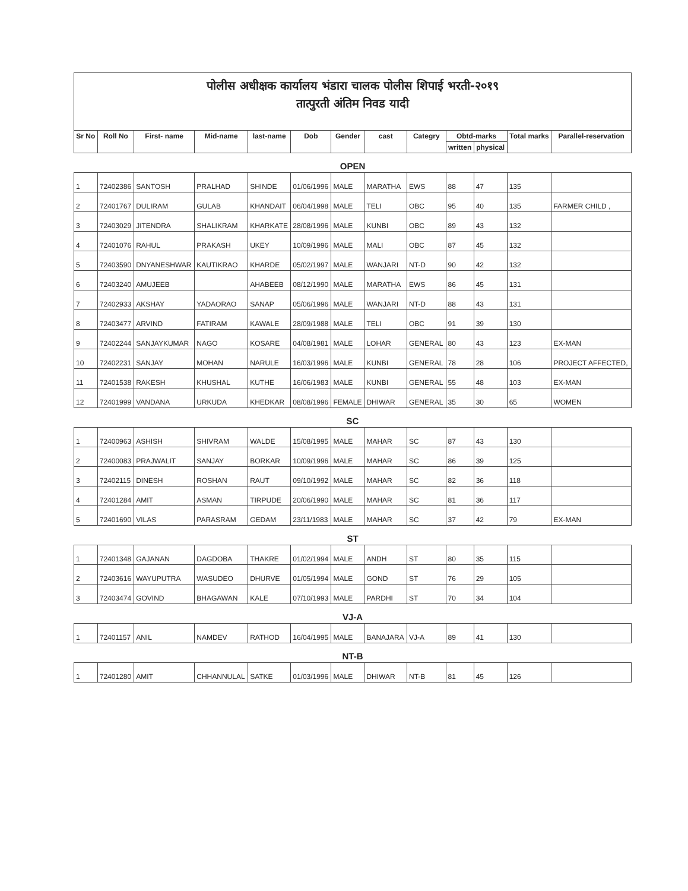पोलीस अधीक्षक कार्यालय भंडारा चालक पोलीस शिपाई भरती-२०१९
तात्पुरती अंतिम निवड यादी
| Sr No | Roll No | First- name | Mid-name | last-name | Dob | Gender | cast | Categry | Obtd-marks | | Total marks | Parallel-reservation |
| --- | --- | --- | --- | --- | --- | --- | --- | --- | --- | --- | --- | --- |
| | | | | | | | | | written | physical | | |
| OPEN | | | | | | | | | | | | |
| 1 | 72402386 | SANTOSH | PRALHAD | SHINDE | 01/06/1996 | MALE | MARATHA | EWS | 88 | 47 | 135 | |
| 2 | 72401767 | DULIRAM | GULAB | KHANDAIT | 06/04/1998 | MALE | TELI | OBC | 95 | 40 | 135 | FARMER CHILD , |
| 3 | 72403029 | JITENDRA | SHALIKRAM | KHARKATE | 28/08/1996 | MALE | KUNBI | OBC | 89 | 43 | 132 | |
| 4 | 72401076 | RAHUL | PRAKASH | UKEY | 10/09/1996 | MALE | MALI | OBC | 87 | 45 | 132 | |
| 5 | 72403590 | DNYANESHWAR | KAUTIKRAO | KHARDE | 05/02/1997 | MALE | WANJARI | NT-D | 90 | 42 | 132 | |
| 6 | 72403240 | AMUJEEB | | AHABEEB | 08/12/1990 | MALE | MARATHA | EWS | 86 | 45 | 131 | |
| 7 | 72402933 | AKSHAY | YADAORAO | SANAP | 05/06/1996 | MALE | WANJARI | NT-D | 88 | 43 | 131 | |
| 8 | 72403477 | ARVIND | FATIRAM | KAWALE | 28/09/1988 | MALE | TELI | OBC | 91 | 39 | 130 | |
| 9 | 72402244 | SANJAYKUMAR | NAGO | KOSARE | 04/08/1981 | MALE | LOHAR | GENERAL | 80 | 43 | 123 | EX-MAN |
| 10 | 72402231 | SANJAY | MOHAN | NARULE | 16/03/1996 | MALE | KUNBI | GENERAL | 78 | 28 | 106 | PROJECT AFFECTED, |
| 11 | 72401538 | RAKESH | KHUSHAL | KUTHE | 16/06/1983 | MALE | KUNBI | GENERAL | 55 | 48 | 103 | EX-MAN |
| 12 | 72401999 | VANDANA | URKUDA | KHEDKAR | 08/08/1996 | FEMALE | DHIWAR | GENERAL | 35 | 30 | 65 | WOMEN |
| SC | | | | | | | | | | | | |
| 1 | 72400963 | ASHISH | SHIVRAM | WALDE | 15/08/1995 | MALE | MAHAR | SC | 87 | 43 | 130 | |
| 2 | 72400083 | PRAJWALIT | SANJAY | BORKAR | 10/09/1996 | MALE | MAHAR | SC | 86 | 39 | 125 | |
| 3 | 72402115 | DINESH | ROSHAN | RAUT | 09/10/1992 | MALE | MAHAR | SC | 82 | 36 | 118 | |
| 4 | 72401284 | AMIT | ASMAN | TIRPUDE | 20/06/1990 | MALE | MAHAR | SC | 81 | 36 | 117 | |
| 5 | 72401690 | VILAS | PARASRAM | GEDAM | 23/11/1983 | MALE | MAHAR | SC | 37 | 42 | 79 | EX-MAN |
| ST | | | | | | | | | | | | |
| 1 | 72401348 | GAJANAN | DAGDOBA | THAKRE | 01/02/1994 | MALE | ANDH | ST | 80 | 35 | 115 | |
| 2 | 72403616 | WAYUPUTRA | WASUDEO | DHURVE | 01/05/1994 | MALE | GOND | ST | 76 | 29 | 105 | |
| 3 | 72403474 | GOVIND | BHAGAWAN | KALE | 07/10/1993 | MALE | PARDHI | ST | 70 | 34 | 104 | |
| VJ-A | | | | | | | | | | | | |
| 1 | 72401157 | ANIL | NAMDEV | RATHOD | 16/04/1995 | MALE | BANAJARA | VJ-A | 89 | 41 | 130 | |
| NT-B | | | | | | | | | | | | |
| 1 | 72401280 | AMIT | CHHANNULAL | SATKE | 01/03/1996 | MALE | DHIWAR | NT-B | 81 | 45 | 126 | |